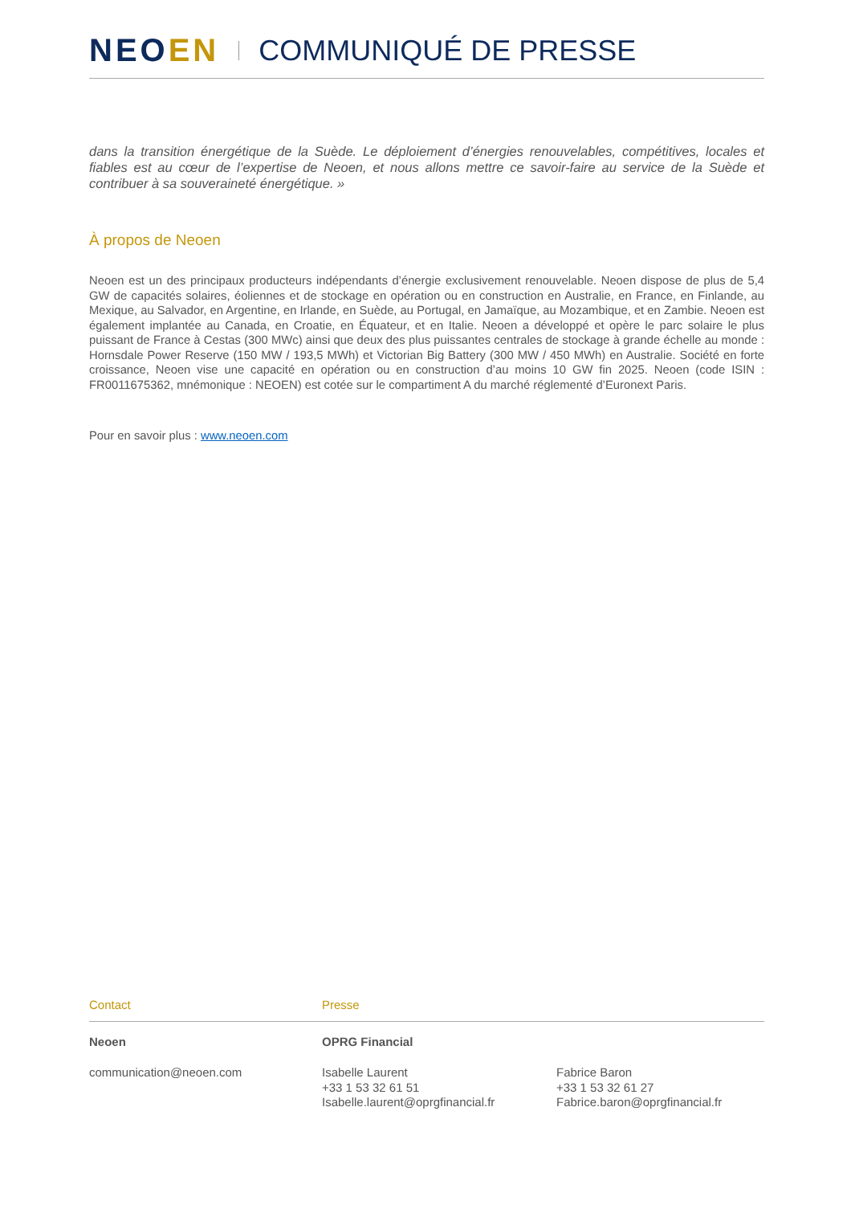NEOEN COMMUNIQUÉ DE PRESSE
dans la transition énergétique de la Suède. Le déploiement d’énergies renouvelables, compétitives, locales et fiables est au cœur de l’expertise de Neoen, et nous allons mettre ce savoir-faire au service de la Suède et contribuer à sa souveraineté énergétique. »
À propos de Neoen
Neoen est un des principaux producteurs indépendants d’énergie exclusivement renouvelable. Neoen dispose de plus de 5,4 GW de capacités solaires, éoliennes et de stockage en opération ou en construction en Australie, en France, en Finlande, au Mexique, au Salvador, en Argentine, en Irlande, en Suède, au Portugal, en Jamaïque, au Mozambique, et en Zambie. Neoen est également implantée au Canada, en Croatie, en Équateur, et en Italie. Neoen a développé et opère le parc solaire le plus puissant de France à Cestas (300 MWc) ainsi que deux des plus puissantes centrales de stockage à grande échelle au monde : Hornsdale Power Reserve (150 MW / 193,5 MWh) et Victorian Big Battery (300 MW / 450 MWh) en Australie. Société en forte croissance, Neoen vise une capacité en opération ou en construction d’au moins 10 GW fin 2025. Neoen (code ISIN : FR0011675362, mnémonique : NEOEN) est cotée sur le compartiment A du marché réglementé d’Euronext Paris.
Pour en savoir plus : www.neoen.com
Contact Presse
Neoen OPRG Financial
communication@neoen.com Isabelle Laurent
+33 1 53 32 61 51
Isabelle.laurent@oprgfinancial.fr
Fabrice Baron
+33 1 53 32 61 27
Fabrice.baron@oprgfinancial.fr